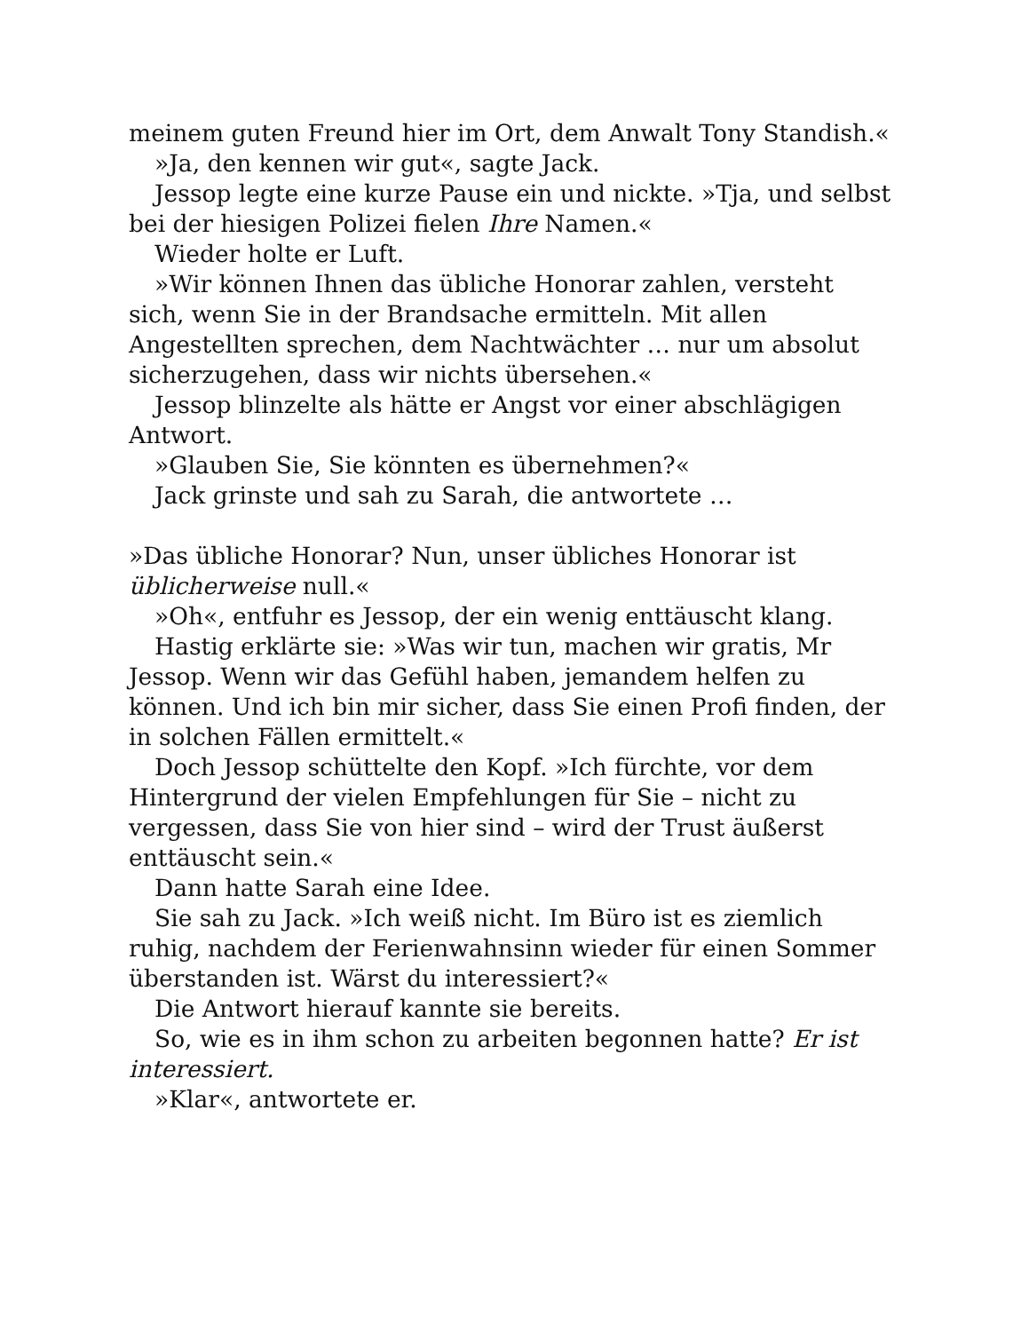meinem guten Freund hier im Ort, dem Anwalt Tony Standish.«
»Ja, den kennen wir gut«, sagte Jack.
Jessop legte eine kurze Pause ein und nickte. »Tja, und selbst bei der hiesigen Polizei fielen Ihre Namen.«
Wieder holte er Luft.
»Wir können Ihnen das übliche Honorar zahlen, versteht sich, wenn Sie in der Brandsache ermitteln. Mit allen Angestellten sprechen, dem Nachtwächter … nur um absolut sicherzugehen, dass wir nichts übersehen.«
Jessop blinzelte als hätte er Angst vor einer abschlägigen Antwort.
»Glauben Sie, Sie könnten es übernehmen?«
Jack grinste und sah zu Sarah, die antwortete …
»Das übliche Honorar? Nun, unser übliches Honorar ist üblicherweise null.«
»Oh«, entfuhr es Jessop, der ein wenig enttäuscht klang.
Hastig erklärte sie: »Was wir tun, machen wir gratis, Mr Jessop. Wenn wir das Gefühl haben, jemandem helfen zu können. Und ich bin mir sicher, dass Sie einen Profi finden, der in solchen Fällen ermittelt.«
Doch Jessop schüttelte den Kopf. »Ich fürchte, vor dem Hintergrund der vielen Empfehlungen für Sie – nicht zu vergessen, dass Sie von hier sind – wird der Trust äußerst enttäuscht sein.«
Dann hatte Sarah eine Idee.
Sie sah zu Jack. »Ich weiß nicht. Im Büro ist es ziemlich ruhig, nachdem der Ferienwahnsinn wieder für einen Sommer überstanden ist. Wärst du interessiert?«
Die Antwort hierauf kannte sie bereits.
So, wie es in ihm schon zu arbeiten begonnen hatte? Er ist interessiert.
»Klar«, antwortete er.